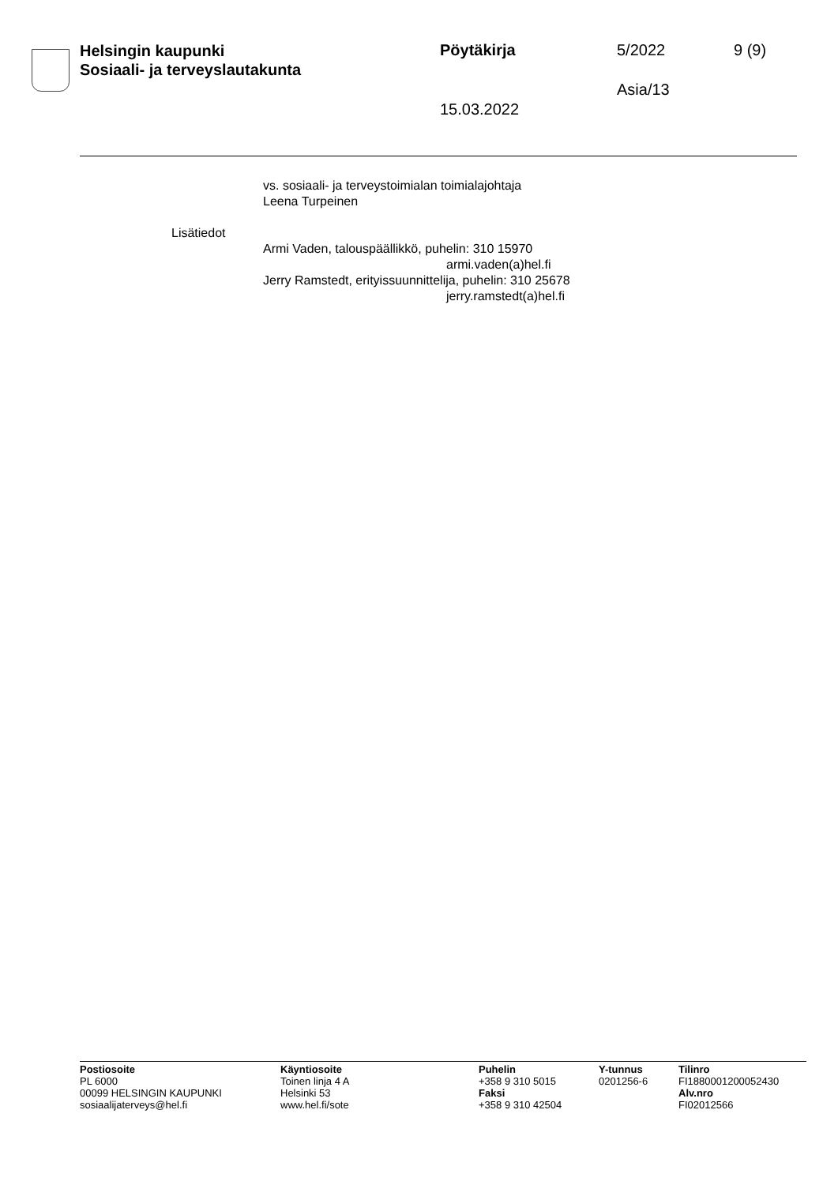Helsingin kaupunki
Sosiaali- ja terveyslautakunta
Pöytäkirja 5/2022 9 (9)
Asia/13
15.03.2022
vs. sosiaali- ja terveystoimialan toimialajohtaja
Leena Turpeinen
Lisätiedot
Armi Vaden, talouspäällikkö, puhelin: 310 15970
armi.vaden(a)hel.fi
Jerry Ramstedt, erityissuunnittelija, puhelin: 310 25678
jerry.ramstedt(a)hel.fi
Postiosoite
PL 6000
00099 HELSINGIN KAUPUNKI
sosiaalijaterveys@hel.fi
Käyntiosoite
Toinen linja 4 A
Helsinki 53
www.hel.fi/sote
Puhelin
+358 9 310 5015
Faksi
+358 9 310 42504
Y-tunnus
0201256-6
Tilinro
FI1880001200052430
Alv.nro
FI02012566